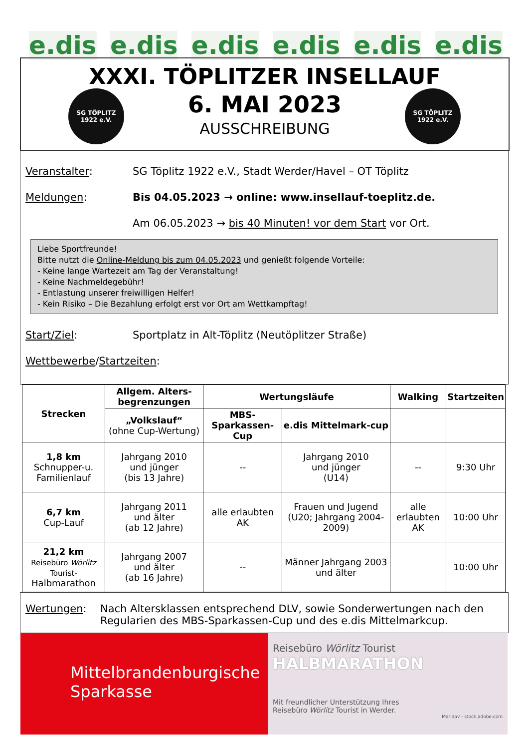e.dis e.dis e.dis e.dis e.dis e.dis
SG TÖPLITZ 1922 e.V.
SG TÖPLITZ 1922 e.V.
XXXI. TÖPLITZER INSELLAUF
6. MAI 2023
AUSSCHREIBUNG
Veranstalter: SG Töplitz 1922 e.V., Stadt Werder/Havel – OT Töplitz
Meldungen: Bis 04.05.2023 → online: www.insellauf-toeplitz.de.
Am 06.05.2023 → bis 40 Minuten! vor dem Start vor Ort.
Liebe Sportfreunde!
Bitte nutzt die Online-Meldung bis zum 04.05.2023 und genießt folgende Vorteile:
- Keine lange Wartezeit am Tag der Veranstaltung!
- Keine Nachmeldegebühr!
- Entlastung unserer freiwilligen Helfer!
- Kein Risiko – Die Bezahlung erfolgt erst vor Ort am Wettkampftag!
Start/Ziel: Sportplatz in Alt-Töplitz (Neutöplitzer Straße)
Wettbewerbe/Startzeiten:
| Strecken | Allgem. Alters-begrenzungen | Wertungsläufe | | Walking | Startzeiten |
| --- | --- | --- | --- | --- | --- |
| | „Volkslauf“ (ohne Cup-Wertung) | MBS-Sparkassen-Cup | e.dis Mittelmark-cup | | |
| 1,8 km Schnupper-u. Familienlauf | Jahrgang 2010 und jünger (bis 13 Jahre) | -- | Jahrgang 2010 und jünger (U14) | -- | 9:30 Uhr |
| 6,7 km Cup-Lauf | Jahrgang 2011 und älter (ab 12 Jahre) | alle erlaubten AK | Frauen und Jugend (U20; Jahrgang 2004-2009) | alle erlaubten AK | 10:00 Uhr |
| 21,2 km Reisebüro Wörlitz Tourist- Halbmarathon | Jahrgang 2007 und älter (ab 16 Jahre) | -- | Männer Jahrgang 2003 und älter | | 10:00 Uhr |
Wertungen: Nach Altersklassen entsprechend DLV, sowie Sonderwertungen nach den Regularien des MBS-Sparkassen-Cup und des e.dis Mittelmarkcup.
Mittelbrandenburgische
Sparkasse
Reisebüro Wörlitz Tourist
HALBMARATHON
Mit freundlicher Unterstützung Ihres
Reisebüro Wörlitz Tourist in Werder.
Maridav - stock.adobe.com